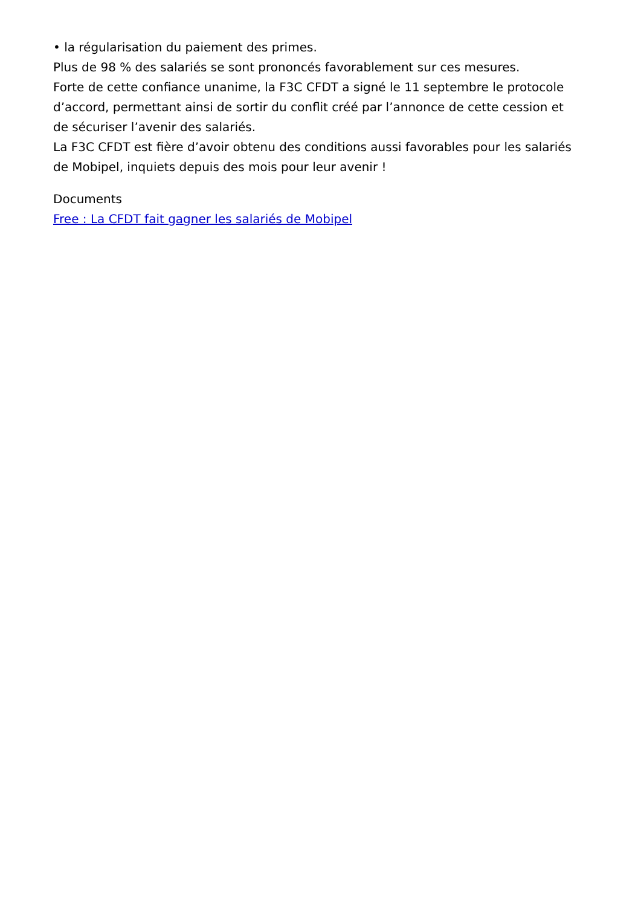• la régularisation du paiement des primes.
Plus de 98 % des salariés se sont prononcés favorablement sur ces mesures.
Forte de cette confiance unanime, la F3C CFDT a signé le 11 septembre le protocole d’accord, permettant ainsi de sortir du conflit créé par l’annonce de cette cession et de sécuriser l’avenir des salariés.
La F3C CFDT est fière d’avoir obtenu des conditions aussi favorables pour les salariés de Mobipel, inquiets depuis des mois pour leur avenir !
Documents
Free : La CFDT fait gagner les salariés de Mobipel